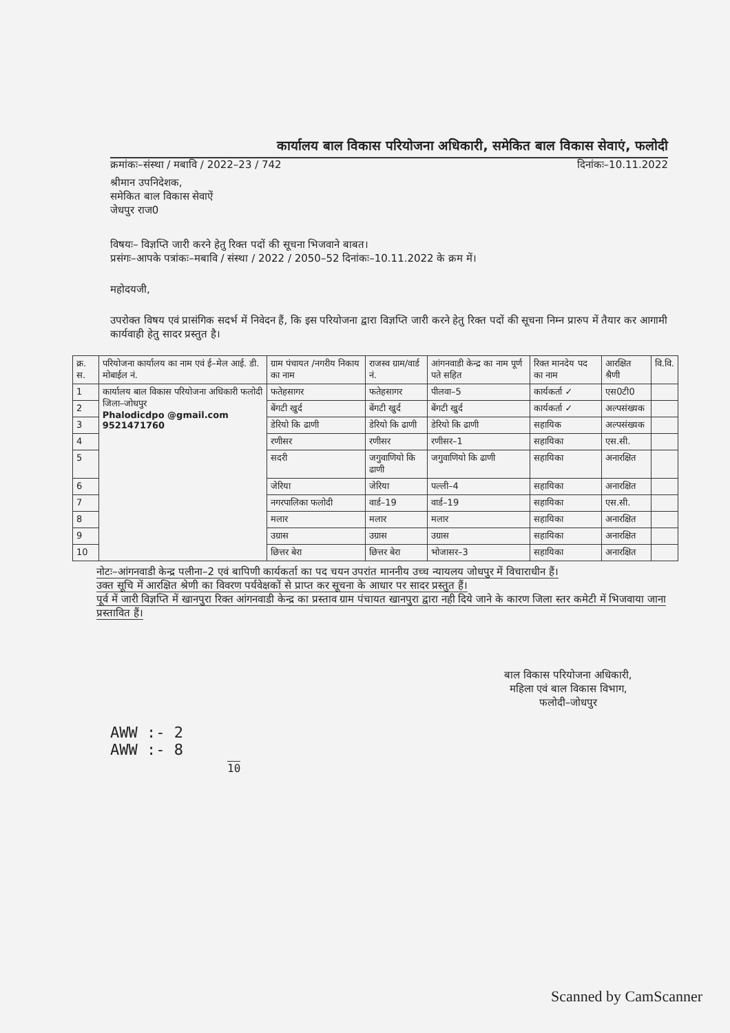कार्यालय बाल विकास परियोजना अधिकारी, समेकित बाल विकास सेवाएं, फलोदी
क्रमांकः–संस्था / मबावि / 2022–23 / 742 दिनांकः–10.11.2022
श्रीमान उपनिदेशक,
समेकित बाल विकास सेवाऐं
जेधपुर राज0
विषयः– विज्ञप्ति जारी करने हेतु रिक्त पदों की सूचना भिजवाने बाबत।
प्रसंगः–आपके पत्रांकः–मबावि / संस्था / 2022 / 2050–52 दिनांकः–10.11.2022 के क्रम में।
महोदयजी,
उपरोक्त विषय एवं प्रासंगिक सदर्भ में निवेदन हैं, कि इस परियोजना द्वारा विज्ञप्ति जारी करने हेतु रिक्त पदों की सूचना निम्न प्रारुप में तैयार कर आगामी कार्यवाही हेतु सादर प्रस्तुत है।
| क्र. स. | परियोजना कार्यालय का नाम एवं ई–मेल आई. डी. मोबाईल नं. | ग्राम पंचायत /नगरीय निकाय का नाम | राजस्व ग्राम/वार्ड नं. | आंगनवाडी केन्द्र का नाम पूर्ण पते सहित | रिक्त मानदेय पद का नाम | आरक्षित श्रैणी | वि.वि. |
| --- | --- | --- | --- | --- | --- | --- | --- |
| 1 | कार्यालय बाल विकास परियोजना अधिकारी फलोदी जिला–जोधपुर Phalodicdpo @gmail.com 9521471760 | फतेहसागर | फतेहसागर | पीलवा–5 | कार्यकर्ता ✓ | एस0टी0 | |
| 2 | | बेंगटी खुर्द | बेंगटी खुर्द | बेंगटी खुर्द | कार्यकर्ता ✓ | अल्पसंख्यक | |
| 3 | | डेरियो कि ढाणी | डेरियो कि ढाणी | डेरियो कि ढाणी | सहायिक | अल्पसंख्यक | |
| 4 | | रणीसर | रणीसर | रणीसर–1 | सहायिका | एस.सी. | |
| 5 | | सदरी | जगुवाणियो कि ढाणी | जगुवाणियो कि ढाणी | सहायिका | अनारक्षित | |
| 6 | | जेरिया | जेरिया | पल्ली–4 | सहायिका | अनारक्षित | |
| 7 | | नगरपालिका फलोदी | वार्ड–19 | वार्ड–19 | सहायिका | एस.सी. | |
| 8 | | मलार | मलार | मलार | सहायिका | अनारक्षित | |
| 9 | | उग्रास | उग्रास | उग्रास | सहायिका | अनारक्षित | |
| 10 | | छित्तर बेरा | छित्तर बेरा | भोजासर–3 | सहायिका | अनारक्षित | |
नोटः–आंगनवाडी केन्द्र पलीना–2 एवं बापिणी कार्यकर्ता का पद चयन उपरांत माननीय उच्च न्यायलय जोधपुर में विचाराधीन हैं।
उक्त सूचि में आरक्षित श्रेणी का विवरण पर्यवेक्षकों से प्राप्त कर सूचना के आधार पर सादर प्रस्तुत हैं।
पूर्व में जारी विज्ञप्ति में खानपुरा रिक्त आंगनवाडी केन्द्र का प्रस्ताव ग्राम पंचायत खानपुरा द्वारा नही दिये जाने के कारण जिला स्तर कमेटी में भिजवाया जाना प्रस्तावित हैं।
बाल विकास परियोजना अधिकारी,
महिला एवं बाल विकास विभाग,
फलोदी–जोधपुर
AWW :- 2
AWW :- 8
10
Scanned by CamScanner